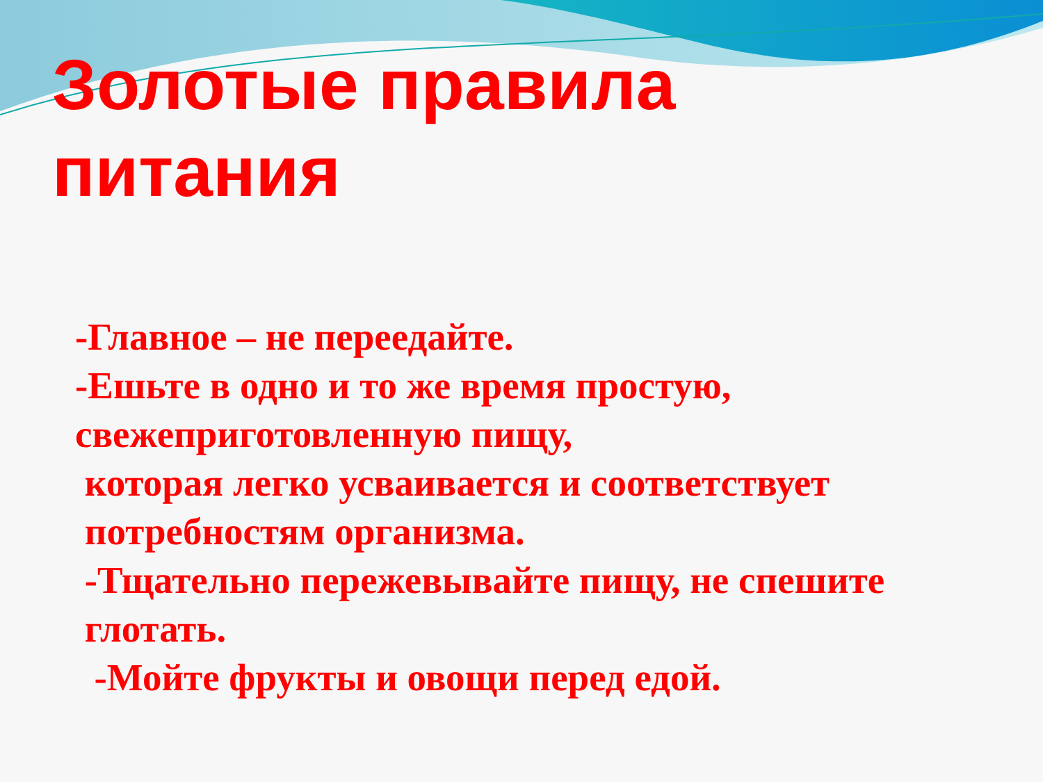Золотые правила
питания
-Главное – не переедайте.
-Ешьте в одно и то же время простую, свежеприготовленную пищу,
которая легко усваивается и соответствует
потребностям организма.
-Тщательно пережевывайте пищу, не спешите
глотать.
-Мойте фрукты и овощи перед едой.